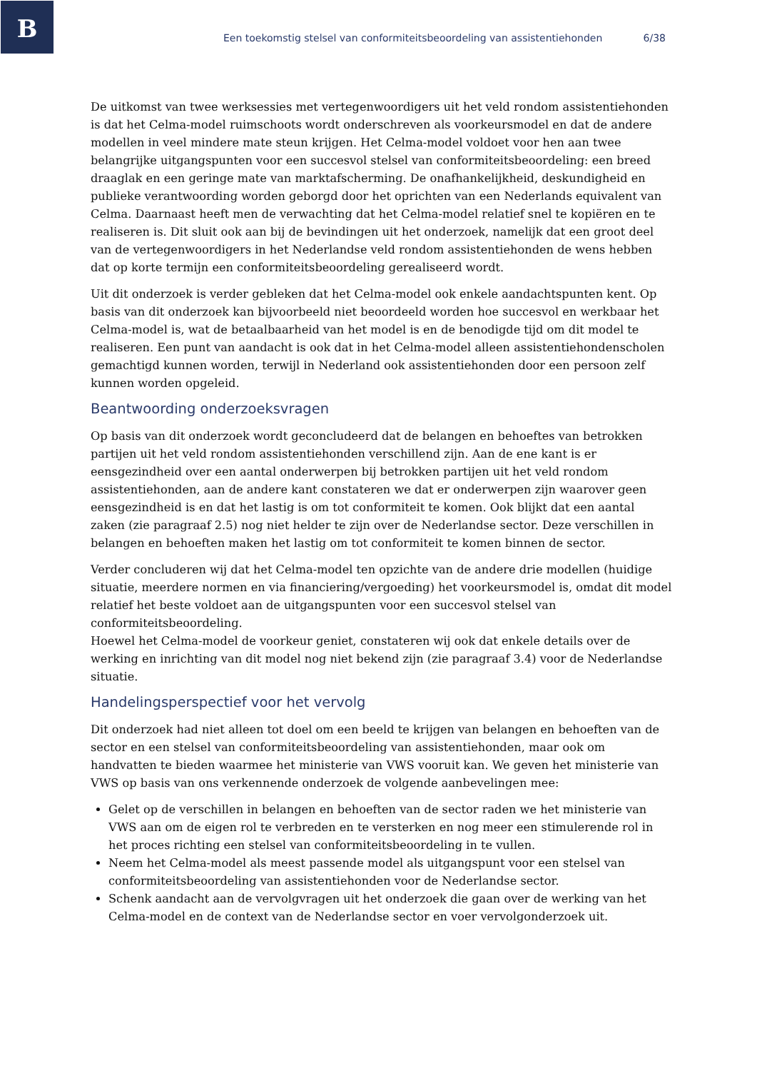B
Een toekomstig stelsel van conformiteitsbeoordeling van assistentiehonden 6/38
De uitkomst van twee werksessies met vertegenwoordigers uit het veld rondom assistentiehonden is dat het Celma-model ruimschoots wordt onderschreven als voorkeursmodel en dat de andere modellen in veel mindere mate steun krijgen. Het Celma-model voldoet voor hen aan twee belangrijke uitgangspunten voor een succesvol stelsel van conformiteitsbeoordeling: een breed draaglak en een geringe mate van marktafscherming. De onafhankelijkheid, deskundigheid en publieke verantwoording worden geborgd door het oprichten van een Nederlands equivalent van Celma. Daarnaast heeft men de verwachting dat het Celma-model relatief snel te kopiëren en te realiseren is. Dit sluit ook aan bij de bevindingen uit het onderzoek, namelijk dat een groot deel van de vertegenwoordigers in het Nederlandse veld rondom assistentiehonden de wens hebben dat op korte termijn een conformiteitsbeoordeling gerealiseerd wordt.
Uit dit onderzoek is verder gebleken dat het Celma-model ook enkele aandachtspunten kent. Op basis van dit onderzoek kan bijvoorbeeld niet beoordeeld worden hoe succesvol en werkbaar het Celma-model is, wat de betaalbaarheid van het model is en de benodigde tijd om dit model te realiseren. Een punt van aandacht is ook dat in het Celma-model alleen assistentiehondenscholen gemachtigd kunnen worden, terwijl in Nederland ook assistentiehonden door een persoon zelf kunnen worden opgeleid.
Beantwoording onderzoeksvragen
Op basis van dit onderzoek wordt geconcludeerd dat de belangen en behoeftes van betrokken partijen uit het veld rondom assistentiehonden verschillend zijn. Aan de ene kant is er eensgezindheid over een aantal onderwerpen bij betrokken partijen uit het veld rondom assistentiehonden, aan de andere kant constateren we dat er onderwerpen zijn waarover geen eensgezindheid is en dat het lastig is om tot conformiteit te komen. Ook blijkt dat een aantal zaken (zie paragraaf 2.5) nog niet helder te zijn over de Nederlandse sector. Deze verschillen in belangen en behoeften maken het lastig om tot conformiteit te komen binnen de sector.
Verder concluderen wij dat het Celma-model ten opzichte van de andere drie modellen (huidige situatie, meerdere normen en via financiering/vergoeding) het voorkeursmodel is, omdat dit model relatief het beste voldoet aan de uitgangspunten voor een succesvol stelsel van conformiteitsbeoordeling.
Hoewel het Celma-model de voorkeur geniet, constateren wij ook dat enkele details over de werking en inrichting van dit model nog niet bekend zijn (zie paragraaf 3.4) voor de Nederlandse situatie.
Handelingsperspectief voor het vervolg
Dit onderzoek had niet alleen tot doel om een beeld te krijgen van belangen en behoeften van de sector en een stelsel van conformiteitsbeoordeling van assistentiehonden, maar ook om handvatten te bieden waarmee het ministerie van VWS vooruit kan. We geven het ministerie van VWS op basis van ons verkennende onderzoek de volgende aanbevelingen mee:
Gelet op de verschillen in belangen en behoeften van de sector raden we het ministerie van VWS aan om de eigen rol te verbreden en te versterken en nog meer een stimulerende rol in het proces richting een stelsel van conformiteitsbeoordeling in te vullen.
Neem het Celma-model als meest passende model als uitgangspunt voor een stelsel van conformiteitsbeoordeling van assistentiehonden voor de Nederlandse sector.
Schenk aandacht aan de vervolgvragen uit het onderzoek die gaan over de werking van het Celma-model en de context van de Nederlandse sector en voer vervolgonderzoek uit.